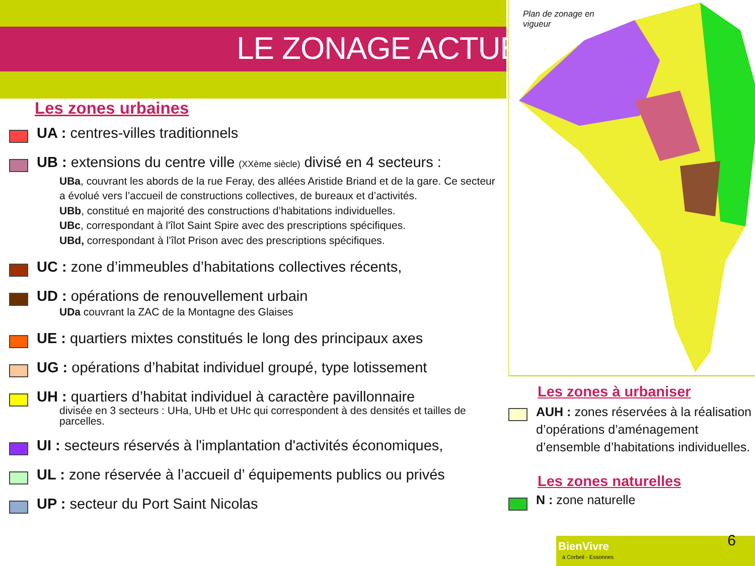LE ZONAGE ACTUEL
Les zones urbaines
UA : centres-villes traditionnels
UB : extensions du centre ville (XXème siècle) divisé en 4 secteurs :
UBa, couvrant les abords de la rue Feray, des allées Aristide Briand et de la gare. Ce secteur a évolué vers l’accueil de constructions collectives, de bureaux et d’activités.
UBb, constitué en majorité des constructions d’habitations individuelles.
UBc, correspondant à l'îlot Saint Spire avec des prescriptions spécifiques.
UBd, correspondant à l’îlot Prison avec des prescriptions spécifiques.
UC : zone d’immeubles d’habitations collectives récents,
UD : opérations de renouvellement urbain
UDa couvrant la ZAC de la Montagne des Glaises
UE : quartiers mixtes constitués le long des principaux axes
UG : opérations d’habitat individuel groupé, type lotissement
UH : quartiers d’habitat individuel à caractère pavillonnaire
divisée en 3 secteurs : UHa, UHb et UHc qui correspondent à des densités et tailles de parcelles.
UI : secteurs réservés à l'implantation d'activités économiques,
UL : zone réservée à l’accueil d’ équipements publics ou privés
UP : secteur du Port Saint Nicolas
Plan de zonage en
vigueur
Les zones à urbaniser
AUH : zones réservées à la réalisation d’opérations d’aménagement d’ensemble d’habitations individuelles.
Les zones naturelles
N : zone naturelle
BienVivre
à Corbeil - Essonnes
6